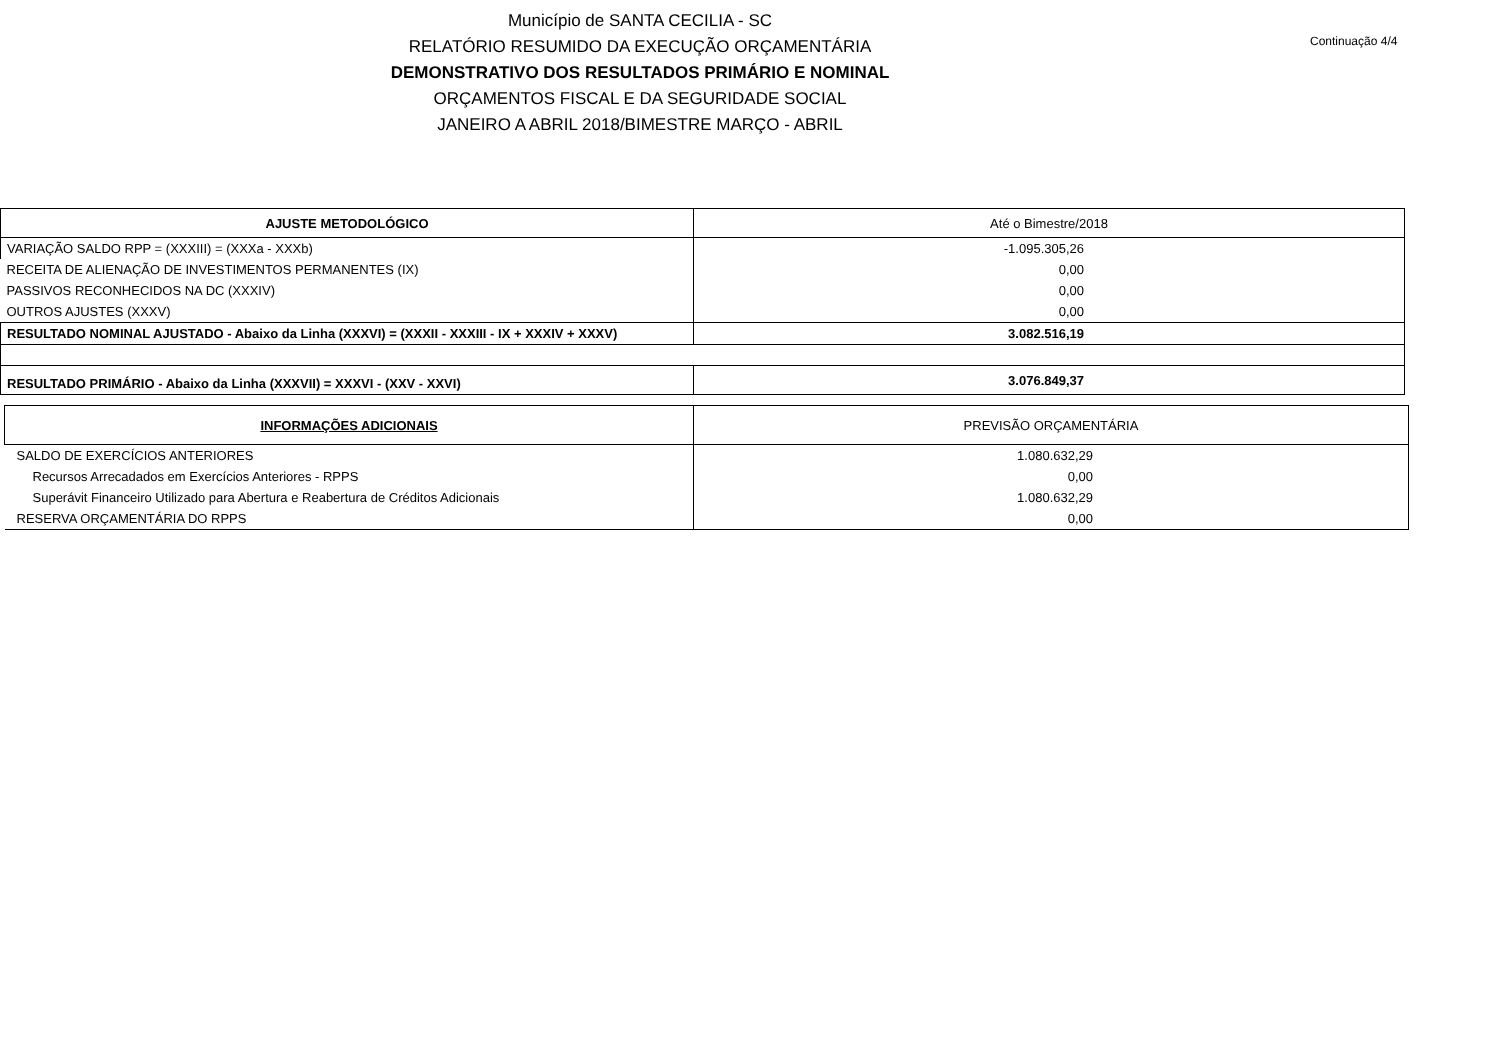Município de SANTA CECILIA - SC
RELATÓRIO RESUMIDO DA EXECUÇÃO ORÇAMENTÁRIA
DEMONSTRATIVO DOS RESULTADOS PRIMÁRIO E NOMINAL
ORÇAMENTOS FISCAL E DA SEGURIDADE SOCIAL
JANEIRO A ABRIL 2018/BIMESTRE MARÇO - ABRIL
Continuação 4/4
| AJUSTE METODOLÓGICO | Até o Bimestre/2018 |
| --- | --- |
| VARIAÇÃO SALDO RPP = (XXXIII) = (XXXa - XXXb) | -1.095.305,26 |
| RECEITA DE ALIENAÇÃO DE INVESTIMENTOS PERMANENTES (IX) | 0,00 |
| PASSIVOS RECONHECIDOS NA DC (XXXIV) | 0,00 |
| OUTROS AJUSTES (XXXV) | 0,00 |
| RESULTADO NOMINAL AJUSTADO - Abaixo da Linha (XXXVI) = (XXXII - XXXIII - IX + XXXIV + XXXV) | 3.082.516,19 |
| RESULTADO PRIMÁRIO - Abaixo da Linha (XXXVII) = XXXVI - (XXV - XXVI) | 3.076.849,37 |
| INFORMAÇÕES ADICIONAIS | PREVISÃO ORÇAMENTÁRIA |
| --- | --- |
| SALDO DE EXERCÍCIOS ANTERIORES | 1.080.632,29 |
| Recursos Arrecadados em Exercícios Anteriores - RPPS | 0,00 |
| Superávit Financeiro Utilizado para Abertura e Reabertura de Créditos Adicionais | 1.080.632,29 |
| RESERVA ORÇAMENTÁRIA DO RPPS | 0,00 |